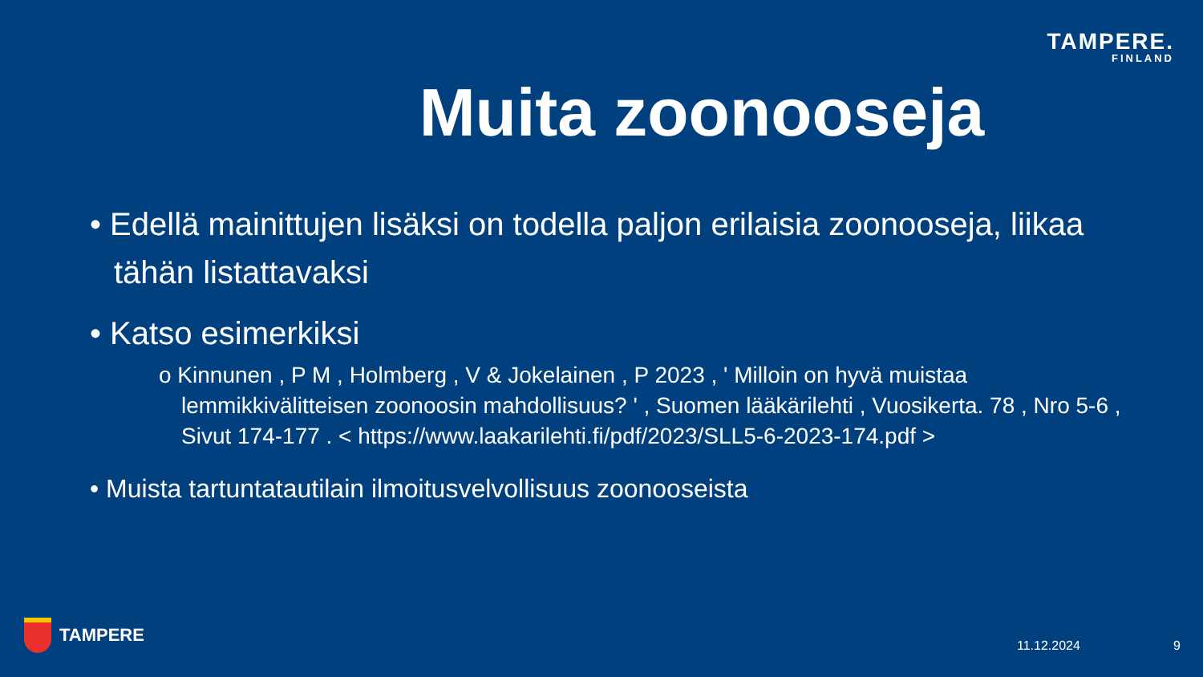TAMPERE.
FINLAND
Muita zoonooseja
• Edellä mainittujen lisäksi on todella paljon erilaisia zoonooseja, liikaa tähän listattavaksi
• Katso esimerkiksi
o Kinnunen , P M , Holmberg , V & Jokelainen , P 2023 , ' Milloin on hyvä muistaa lemmikkivälitteisen zoonoosin mahdollisuus? ' , Suomen lääkärilehti , Vuosikerta. 78 , Nro 5-6 , Sivut 174-177 . < https://www.laakarilehti.fi/pdf/2023/SLL5-6-2023-174.pdf >
• Muista tartuntatautilain ilmoitusvelvollisuus zoonooseista
TAMPERE 11.12.2024 9